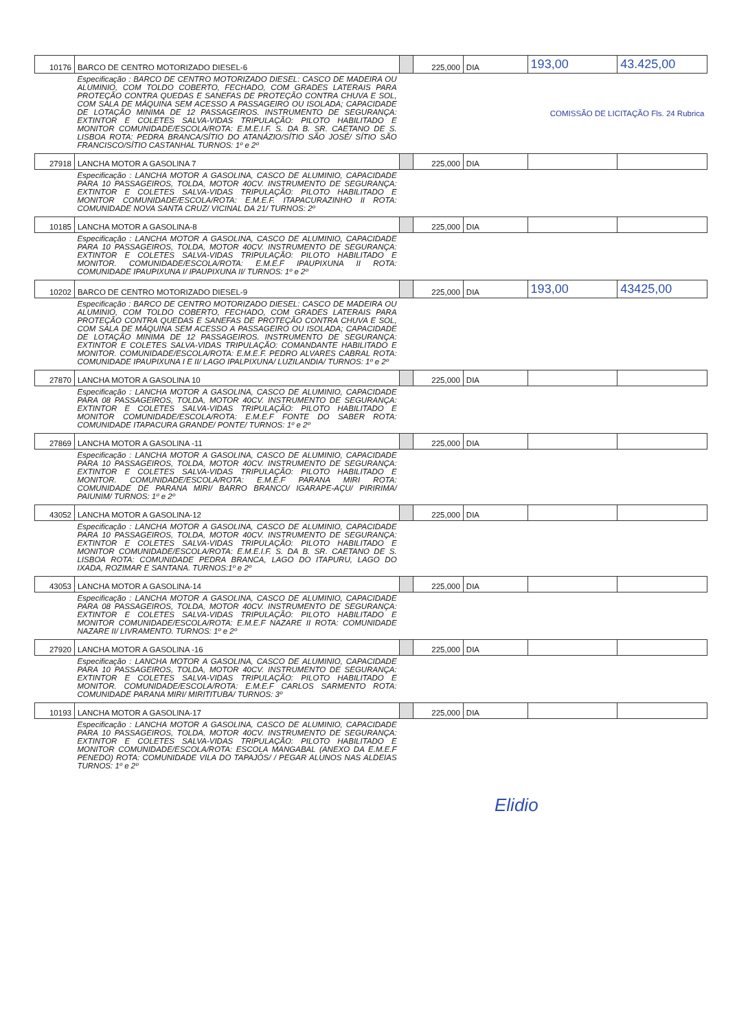| 10176 | BARCO DE CENTRO MOTORIZADO DIESEL-6 | | 225,000 | DIA | 193,00 | 43.425,00 |
| | Especificação : BARCO DE CENTRO MOTORIZADO DIESEL: CASCO DE MADEIRA OU ALUMINIO, COM TOLDO COBERTO, FECHADO, COM GRADES LATERAIS PARA PROTEÇÃO CONTRA QUEDAS E SANEFAS DE PROTEÇÃO CONTRA CHUVA E SOL, COM SALA DE MÁQUINA SEM ACESSO A PASSAGEIRO OU ISOLADA; CAPACIDADE DE LOTAÇÃO MINIMA DE 12 PASSAGEIROS. INSTRUMENTO DE SEGURANÇA: EXTINTOR E COLETES SALVA-VIDAS TRIPULAÇÃO: PILOTO HABILITADO E MONITOR COMUNIDADE/ESCOLA/ROTA: E.M.E.I.F. S. DA B. SR. CAETANO DE S. LISBOA ROTA: PEDRA BRANCA/SÍTIO DO ATANÁZIO/SÍTIO SÃO JOSÉ/ SÍTIO SÃO FRANCISCO/SÍTIO CASTANHAL TURNOS: 1º e 2º | COMISSÃO DE LICITAÇÃO Fls. 24 Rubrica | | | | |
| 27918 | LANCHA MOTOR A GASOLINA 7 | | 225,000 | DIA | | |
| | Especificação : LANCHA MOTOR A GASOLINA, CASCO DE ALUMINIO, CAPACIDADE PARA 10 PASSAGEIROS, TOLDA, MOTOR 40CV. INSTRUMENTO DE SEGURANÇA: EXTINTOR E COLETES SALVA-VIDAS TRIPULAÇÃO: PILOTO HABILITADO E MONITOR COMUNIDADE/ESCOLA/ROTA: E.M.E.F. ITAPACURAZINHO II ROTA: COMUNIDADE NOVA SANTA CRUZ/ VICINAL DA 21/ TURNOS: 2º | | | | | |
| 10185 | LANCHA MOTOR A GASOLINA-8 | | 225,000 | DIA | | |
| | Especificação : LANCHA MOTOR A GASOLINA, CASCO DE ALUMINIO, CAPACIDADE PARA 10 PASSAGEIROS, TOLDA, MOTOR 40CV. INSTRUMENTO DE SEGURANÇA: EXTINTOR E COLETES SALVA-VIDAS TRIPULAÇÃO: PILOTO HABILITADO E MONITOR. COMUNIDADE/ESCOLA/ROTA: E.M.E.F IPAUPIXUNA II ROTA: COMUNIDADE IPAUPIXUNA I/ IPAUPIXUNA II/ TURNOS: 1º e 2º | | | | | |
| 10202 | BARCO DE CENTRO MOTORIZADO DIESEL-9 | | 225,000 | DIA | 193,00 | 43425,00 |
| | Especificação : BARCO DE CENTRO MOTORIZADO DIESEL: CASCO DE MADEIRA OU ALUMINIO, COM TOLDO COBERTO, FECHADO, COM GRADES LATERAIS PARA PROTEÇÃO CONTRA QUEDAS E SANEFAS DE PROTEÇÃO CONTRA CHUVA E SOL, COM SALA DE MÁQUINA SEM ACESSO A PASSAGEIRO OU ISOLADA; CAPACIDADE DE LOTAÇÃO MINIMA DE 12 PASSAGEIROS. INSTRUMENTO DE SEGURANÇA: EXTINTOR E COLETES SALVA-VIDAS TRIPULAÇÃO: COMANDANTE HABILITADO E MONITOR. COMUNIDADE/ESCOLA/ROTA: E.M.E.F. PEDRO ALVARES CABRAL ROTA: COMUNIDADE IPAUPIXUNA I E II/ LAGO IPALPIXUNA/ LUZILANDIA/ TURNOS: 1º e 2º | | | | | |
| 27870 | LANCHA MOTOR A GASOLINA 10 | | 225,000 | DIA | | |
| | Especificação : LANCHA MOTOR A GASOLINA, CASCO DE ALUMINIO, CAPACIDADE PARA 08 PASSAGEIROS, TOLDA, MOTOR 40CV. INSTRUMENTO DE SEGURANÇA: EXTINTOR E COLETES SALVA-VIDAS TRIPULAÇÃO: PILOTO HABILITADO E MONITOR COMUNIDADE/ESCOLA/ROTA: E.M.E.F FONTE DO SABER ROTA: COMUNIDADE ITAPACURA GRANDE/ PONTE/ TURNOS: 1º e 2º | | | | | |
| 27869 | LANCHA MOTOR A GASOLINA -11 | | 225,000 | DIA | | |
| | Especificação : LANCHA MOTOR A GASOLINA, CASCO DE ALUMINIO, CAPACIDADE PARA 10 PASSAGEIROS, TOLDA, MOTOR 40CV. INSTRUMENTO DE SEGURANÇA: EXTINTOR E COLETES SALVA-VIDAS TRIPULAÇÃO: PILOTO HABILITADO E MONITOR. COMUNIDADE/ESCOLA/ROTA: E.M.E.F PARANA MIRI ROTA: COMUNIDADE DE PARANA MIRI/ BARRO BRANCO/ IGARAPE-AÇU/ PIRIRIMA/ PAIUNIM/ TURNOS: 1º e 2º | | | | | |
| 43052 | LANCHA MOTOR A GASOLINA-12 | | 225,000 | DIA | | |
| | Especificação : LANCHA MOTOR A GASOLINA, CASCO DE ALUMINIO, CAPACIDADE PARA 10 PASSAGEIROS, TOLDA, MOTOR 40CV. INSTRUMENTO DE SEGURANÇA: EXTINTOR E COLETES SALVA-VIDAS TRIPULAÇÃO: PILOTO HABILITADO E MONITOR COMUNIDADE/ESCOLA/ROTA: E.M.E.I.F. S. DA B. SR. CAETANO DE S. LISBOA ROTA: COMUNIDADE PEDRA BRANCA, LAGO DO ITAPURU, LAGO DO IXADA, ROZIMAR E SANTANA. TURNOS:1º e 2º | | | | | |
| 43053 | LANCHA MOTOR A GASOLINA-14 | | 225,000 | DIA | | |
| | Especificação : LANCHA MOTOR A GASOLINA, CASCO DE ALUMINIO, CAPACIDADE PARA 08 PASSAGEIROS, TOLDA, MOTOR 40CV. INSTRUMENTO DE SEGURANÇA: EXTINTOR E COLETES SALVA-VIDAS TRIPULAÇÃO: PILOTO HABILITADO E MONITOR COMUNIDADE/ESCOLA/ROTA: E.M.E.F NAZARE II ROTA: COMUNIDADE NAZARE II/ LIVRAMENTO. TURNOS: 1º e 2º | | | | | |
| 27920 | LANCHA MOTOR A GASOLINA -16 | | 225,000 | DIA | | |
| | Especificação : LANCHA MOTOR A GASOLINA, CASCO DE ALUMINIO, CAPACIDADE PARA 10 PASSAGEIROS, TOLDA, MOTOR 40CV. INSTRUMENTO DE SEGURANÇA: EXTINTOR E COLETES SALVA-VIDAS TRIPULAÇÃO: PILOTO HABILITADO E MONITOR. COMUNIDADE/ESCOLA/ROTA: E.M.E.F CARLOS SARMENTO ROTA: COMUNIDADE PARANA MIRI/ MIRITITUBA/ TURNOS: 3º | | | | | |
| 10193 | LANCHA MOTOR A GASOLINA-17 | | 225,000 | DIA | | |
| | Especificação : LANCHA MOTOR A GASOLINA, CASCO DE ALUMINIO, CAPACIDADE PARA 10 PASSAGEIROS, TOLDA, MOTOR 40CV. INSTRUMENTO DE SEGURANÇA: EXTINTOR E COLETES SALVA-VIDAS TRIPULAÇÃO: PILOTO HABILITADO E MONITOR COMUNIDADE/ESCOLA/ROTA: ESCOLA MANGABAL (ANEXO DA E.M.E.F PENEDO) ROTA: COMUNIDADE VILA DO TAPAJÓS/ / PEGAR ALUNOS NAS ALDEIAS TURNOS: 1º e 2º | | | | | |
Elidio